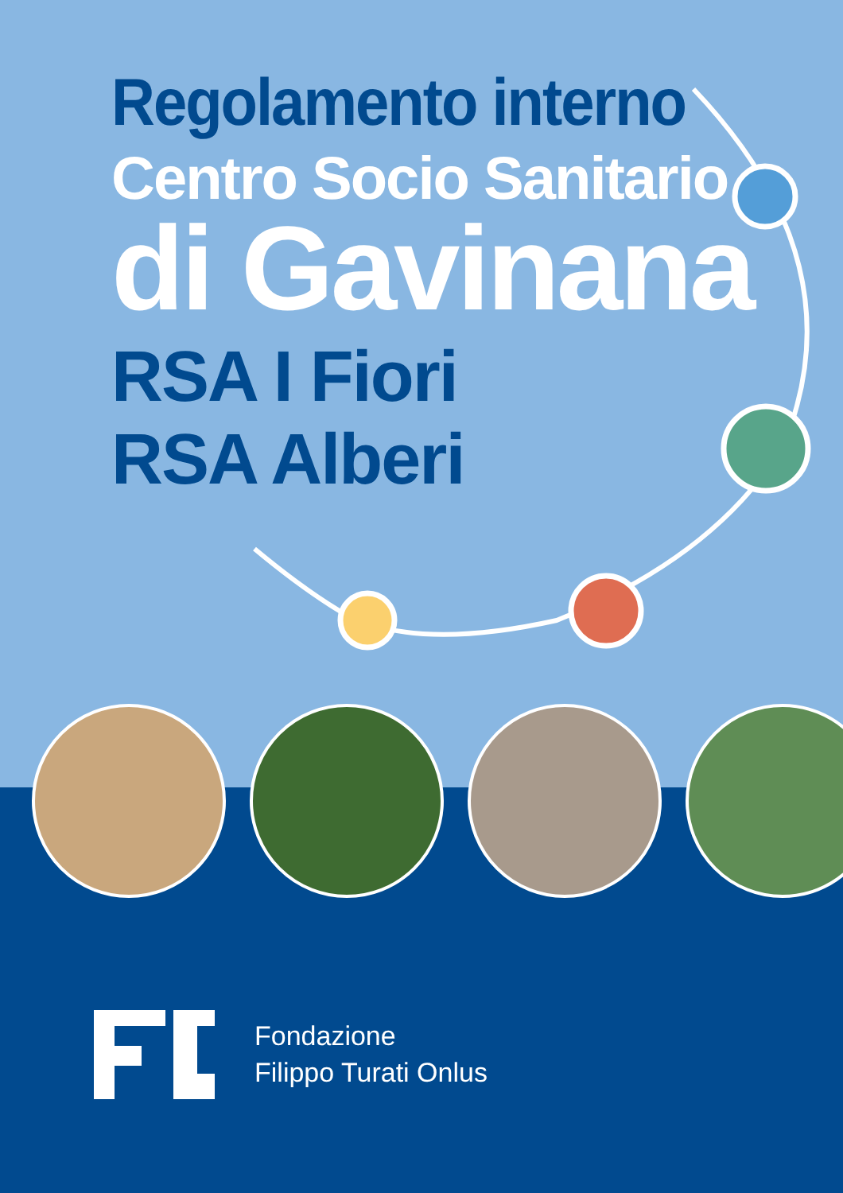Regolamento interno
Centro Socio Sanitario
di Gavinana
RSA I Fiori
RSA Alberi
Fondazione
Filippo Turati Onlus